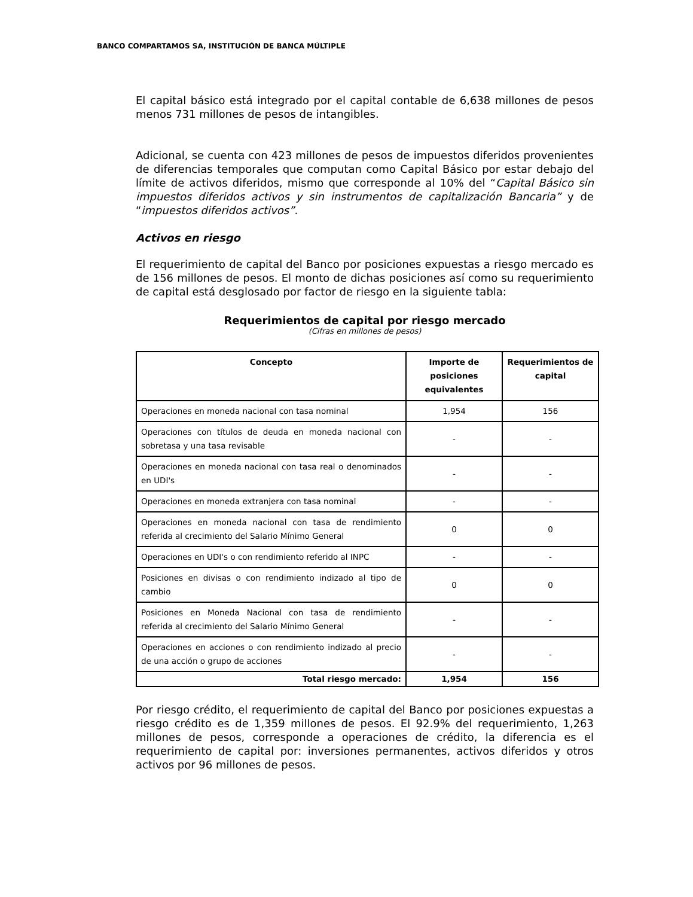BANCO COMPARTAMOS SA, INSTITUCIÓN DE BANCA MÚLTIPLE
El capital básico está integrado por el capital contable de 6,638 millones de pesos menos 731 millones de pesos de intangibles.
Adicional, se cuenta con 423 millones de pesos de impuestos diferidos provenientes de diferencias temporales que computan como Capital Básico por estar debajo del límite de activos diferidos, mismo que corresponde al 10% del “Capital Básico sin impuestos diferidos activos y sin instrumentos de capitalización Bancaria” y de “impuestos diferidos activos”.
Activos en riesgo
El requerimiento de capital del Banco por posiciones expuestas a riesgo mercado es de 156 millones de pesos. El monto de dichas posiciones así como su requerimiento de capital está desglosado por factor de riesgo en la siguiente tabla:
Requerimientos de capital por riesgo mercado
(Cifras en millones de pesos)
| Concepto | Importe de posiciones equivalentes | Requerimientos de capital |
| --- | --- | --- |
| Operaciones en moneda nacional con tasa nominal | 1,954 | 156 |
| Operaciones con títulos de deuda en moneda nacional con sobretasa y una tasa revisable | - | - |
| Operaciones en moneda nacional con tasa real o denominados en UDI's | - | - |
| Operaciones en moneda extranjera con tasa nominal | - | - |
| Operaciones en moneda nacional con tasa de rendimiento referida al crecimiento del Salario Mínimo General | 0 | 0 |
| Operaciones en UDI's o con rendimiento referido al INPC | - | - |
| Posiciones en divisas o con rendimiento indizado al tipo de cambio | 0 | 0 |
| Posiciones en Moneda Nacional con tasa de rendimiento referida al crecimiento del Salario Mínimo General | - | - |
| Operaciones en acciones o con rendimiento indizado al precio de una acción o grupo de acciones | - | - |
| Total riesgo mercado: | 1,954 | 156 |
Por riesgo crédito, el requerimiento de capital del Banco por posiciones expuestas a riesgo crédito es de 1,359 millones de pesos. El 92.9% del requerimiento, 1,263 millones de pesos, corresponde a operaciones de crédito, la diferencia es el requerimiento de capital por: inversiones permanentes, activos diferidos y otros activos por 96 millones de pesos.